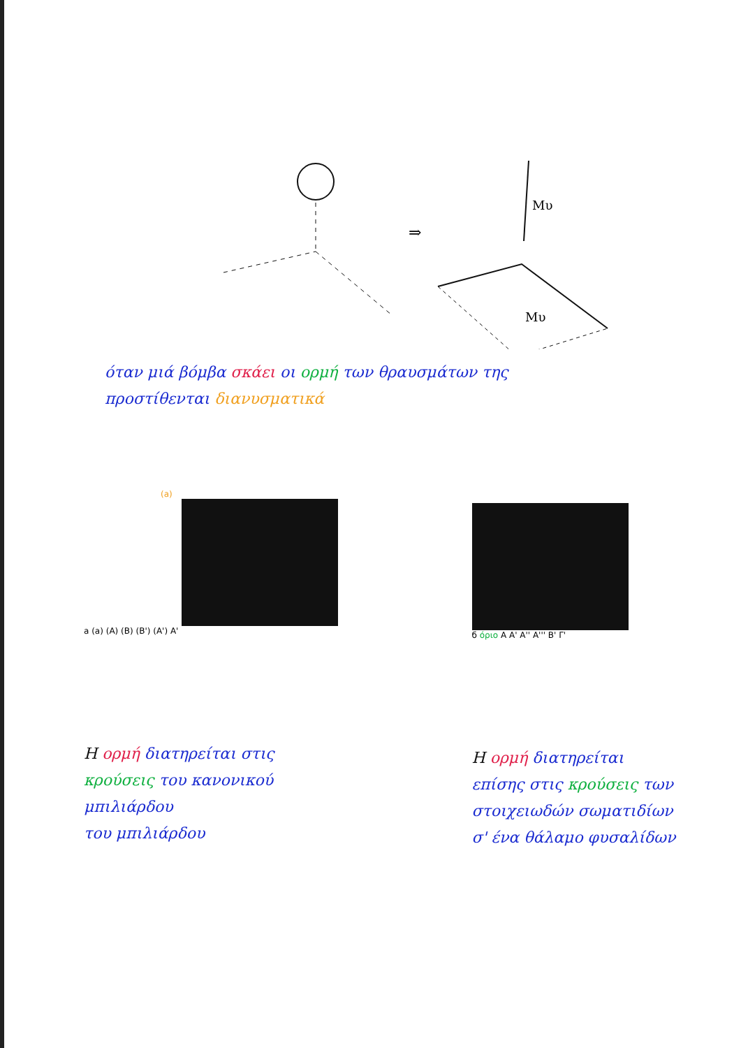⇒
Mυ
Mυ
όταν μιά βόμβα σκάει οι ορμή των θραυσμάτων της
προστίθενται διανυσματικά
(a)
a (a) (A) (B) (B') (A') A'
H ορμή διατηρείται στις
κρούσεις του κανονικού μπιλιάρδου
του μπιλιάρδου
б όριο A A' A'' A''' B' Γ'
H ορμή διατηρείται
επίσης στις κρούσεις των
στοιχειωδών σωματιδίων
σ' ένα θάλαμο φυσαλίδων